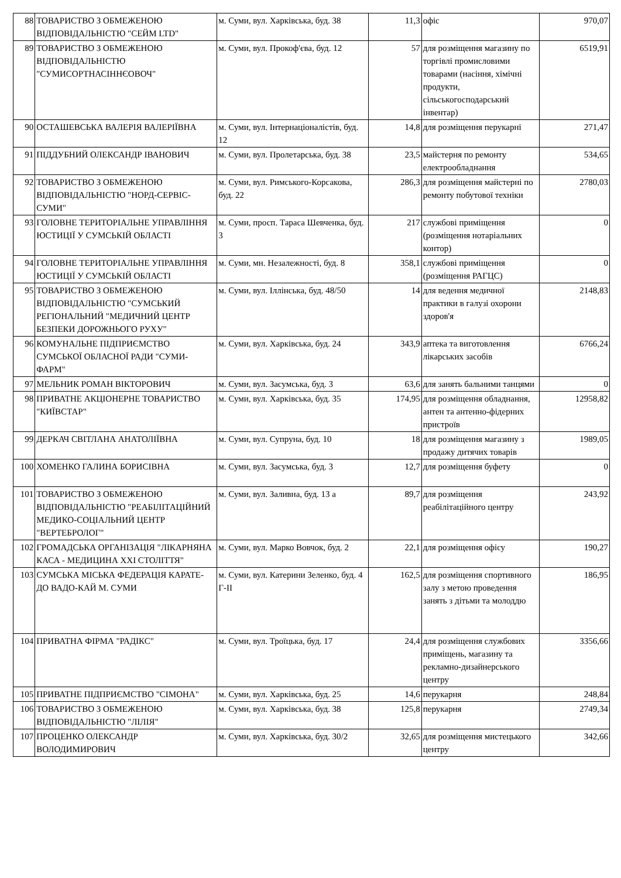| 88 | ТОВАРИСТВО З ОБМЕЖЕНОЮ ВІДПОВІДАЛЬНІСТЮ "СЕЙМ LTD" | м. Суми, вул. Харківська, буд. 38 | 11,3 | офіс | 970,07 |
| 89 | ТОВАРИСТВО З ОБМЕЖЕНОЮ ВІДПОВІДАЛЬНІСТЮ "СУМИСОРТНАСІННЄОВОЧ" | м. Суми, вул. Прокоф'єва, буд. 12 | 57 | для розміщення магазину по торгівлі промисловими товарами (насіння, хімічні продукти, сільськогосподарський інвентар) | 6519,91 |
| 90 | ОСТАШЕВСЬКА ВАЛЕРІЯ ВАЛЕРІЇВНА | м. Суми, вул. Інтернаціоналістів, буд. 12 | 14,8 | для розміщення перукарні | 271,47 |
| 91 | ПІДДУБНИЙ ОЛЕКСАНДР ІВАНОВИЧ | м. Суми, вул. Пролетарська, буд. 38 | 23,5 | майстерня по ремонту електрообладнання | 534,65 |
| 92 | ТОВАРИСТВО З ОБМЕЖЕНОЮ ВІДПОВІДАЛЬНІСТЮ "НОРД-СЕРВІС-СУМИ" | м. Суми, вул. Римського-Корсакова, буд. 22 | 286,3 | для розміщення майстерні по ремонту побутової техніки | 2780,03 |
| 93 | ГОЛОВНЕ ТЕРИТОРІАЛЬНЕ УПРАВЛІННЯ ЮСТИЦІЇ У СУМСЬКІЙ ОБЛАСТІ | м. Суми, просп. Тараса Шевченка, буд. 3 | 217 | службові приміщення (розміщення нотаріальних контор) | 0 |
| 94 | ГОЛОВНЕ ТЕРИТОРІАЛЬНЕ УПРАВЛІННЯ ЮСТИЦІЇ У СУМСЬКІЙ ОБЛАСТІ | м. Суми, мн. Незалежності, буд. 8 | 358,1 | службові приміщення (розміщення РАГЦС) | 0 |
| 95 | ТОВАРИСТВО З ОБМЕЖЕНОЮ ВІДПОВІДАЛЬНІСТЮ "СУМСЬКИЙ РЕГІОНАЛЬНИЙ "МЕДИЧНИЙ ЦЕНТР БЕЗПЕКИ ДОРОЖНЬОГО РУХУ" | м. Суми, вул. Іллінська, буд. 48/50 | 14 | для ведення медичної практики в галузі охорони здоров'я | 2148,83 |
| 96 | КОМУНАЛЬНЕ ПІДПРИЄМСТВО СУМСЬКОЇ ОБЛАСНОЇ РАДИ "СУМИ-ФАРМ" | м. Суми, вул. Харківська, буд. 24 | 343,9 | аптека та виготовлення лікарських засобів | 6766,24 |
| 97 | МЕЛЬНИК РОМАН ВІКТОРОВИЧ | м. Суми, вул. Засумська, буд. 3 | 63,6 | для занять бальними танцями | 0 |
| 98 | ПРИВАТНЕ АКЦІОНЕРНЕ ТОВАРИСТВО "КИЇВСТАР" | м. Суми, вул. Харківська, буд. 35 | 174,95 | для розміщення обладнання, антен та антенно-фідерних пристроїв | 12958,82 |
| 99 | ДЕРКАЧ СВІТЛАНА АНАТОЛІЇВНА | м. Суми, вул. Супруна, буд. 10 | 18 | для розміщення магазину з продажу дитячих товарів | 1989,05 |
| 100 | ХОМЕНКО ГАЛИНА БОРИСІВНА | м. Суми, вул. Засумська, буд. 3 | 12,7 | для розміщення буфету | 0 |
| 101 | ТОВАРИСТВО З ОБМЕЖЕНОЮ ВІДПОВІДАЛЬНІСТЮ "РЕАБІЛІТАЦІЙНИЙ МЕДИКО-СОЦІАЛЬНИЙ ЦЕНТР "ВЕРТЕБРОЛОГ" | м. Суми, вул. Заливна, буд. 13 а | 89,7 | для розміщення реабілітаційного центру | 243,92 |
| 102 | ГРОМАДСЬКА ОРГАНІЗАЦІЯ "ЛІКАРНЯНА КАСА - МЕДИЦИНА XXI СТОЛІТТЯ" | м. Суми, вул. Марко Вовчок, буд. 2 | 22,1 | для розміщення офісу | 190,27 |
| 103 | СУМСЬКА МІСЬКА ФЕДЕРАЦІЯ КАРАТЕ-ДО ВАДО-КАЙ М. СУМИ | м. Суми, вул. Катерини Зеленко, буд. 4 Г-ІІ | 162,5 | для розміщення спортивного залу з метою проведення занять з дітьми та молоддю | 186,95 |
| 104 | ПРИВАТНА ФІРМА "РАДІКС" | м. Суми, вул. Троїцька, буд. 17 | 24,4 | для розміщення службових приміщень, магазину та рекламно-дизайнерського центру | 3356,66 |
| 105 | ПРИВАТНЕ ПІДПРИЄМСТВО "СІМОНА" | м. Суми, вул. Харківська, буд. 25 | 14,6 | перукарня | 248,84 |
| 106 | ТОВАРИСТВО З ОБМЕЖЕНОЮ ВІДПОВІДАЛЬНІСТЮ "ЛІЛІЯ" | м. Суми, вул. Харківська, буд. 38 | 125,8 | перукарня | 2749,34 |
| 107 | ПРОЦЕНКО ОЛЕКСАНДР ВОЛОДИМИРОВИЧ | м. Суми, вул. Харківська, буд. 30/2 | 32,65 | для розміщення мистецького центру | 342,66 |